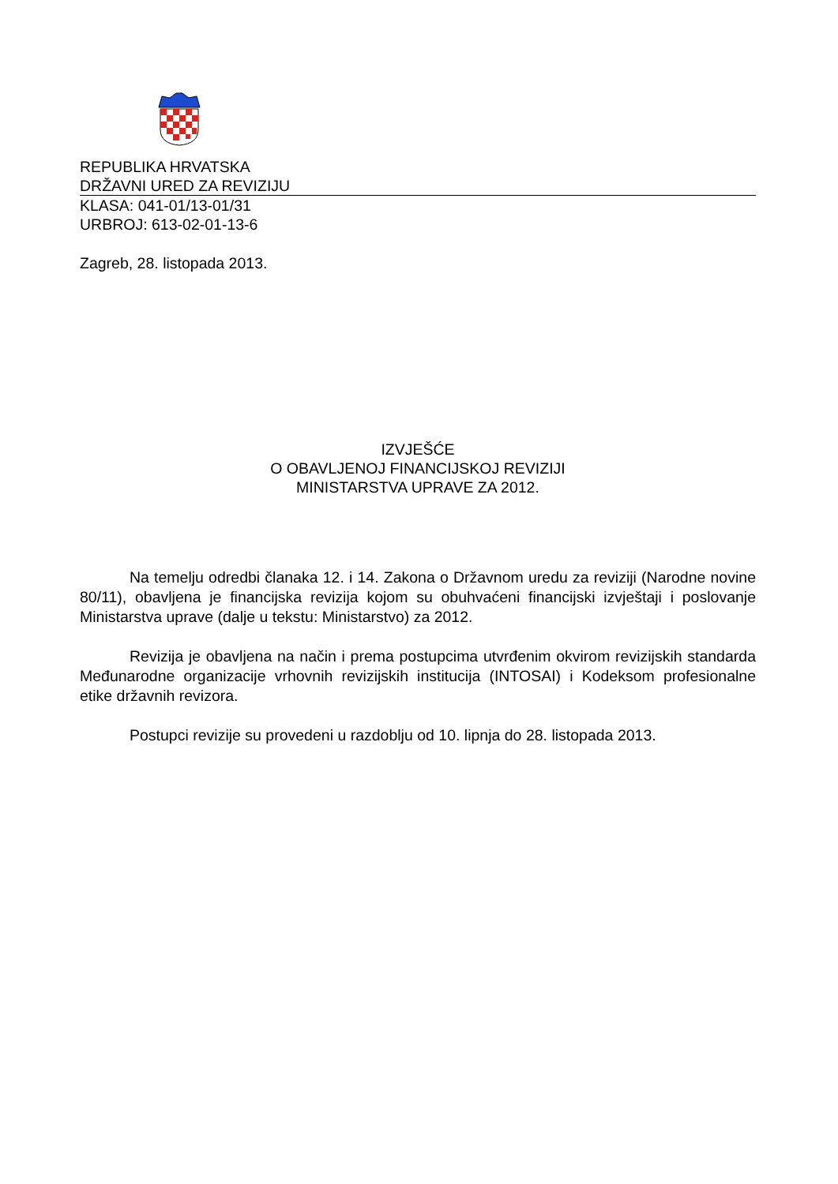REPUBLIKA HRVATSKA
DRŽAVNI URED ZA REVIZIJU
KLASA: 041-01/13-01/31
URBROJ: 613-02-01-13-6
Zagreb, 28. listopada 2013.
IZVJEŠĆE
O OBAVLJENOJ FINANCIJSKOJ REVIZIJI
MINISTARSTVA UPRAVE ZA 2012.
Na temelju odredbi članaka 12. i 14. Zakona o Državnom uredu za reviziji (Narodne novine 80/11), obavljena je financijska revizija kojom su obuhvaćeni financijski izvještaji i poslovanje Ministarstva uprave (dalje u tekstu: Ministarstvo) za 2012.
Revizija je obavljena na način i prema postupcima utvrđenim okvirom revizijskih standarda Međunarodne organizacije vrhovnih revizijskih institucija (INTOSAI) i Kodeksom profesionalne etike državnih revizora.
Postupci revizije su provedeni u razdoblju od 10. lipnja do 28. listopada 2013.